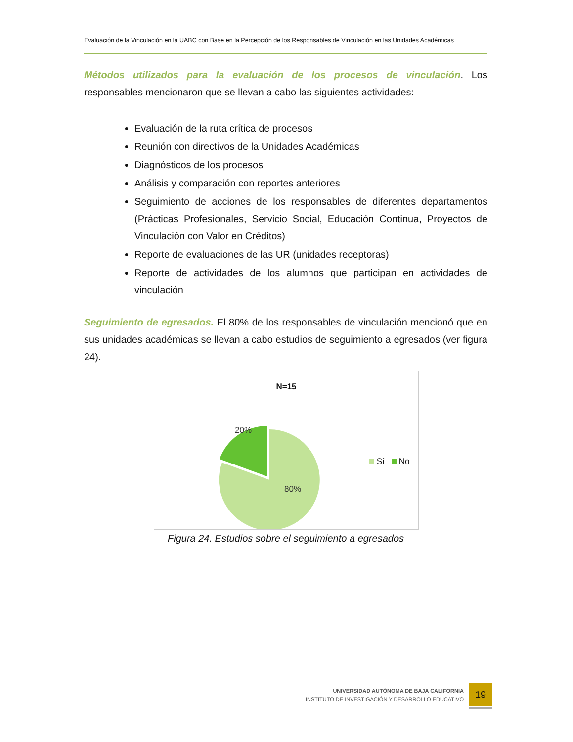Evaluación de la Vinculación en la UABC con Base en la Percepción de los Responsables de Vinculación en las Unidades Académicas
Métodos utilizados para la evaluación de los procesos de vinculación. Los responsables mencionaron que se llevan a cabo las siguientes actividades:
Evaluación de la ruta crítica de procesos
Reunión con directivos de la Unidades Académicas
Diagnósticos de los procesos
Análisis y comparación con reportes anteriores
Seguimiento de acciones de los responsables de diferentes departamentos (Prácticas Profesionales, Servicio Social, Educación Continua, Proyectos de Vinculación con Valor en Créditos)
Reporte de evaluaciones de las UR (unidades receptoras)
Reporte de actividades de los alumnos que participan en actividades de vinculación
Seguimiento de egresados. El 80% de los responsables de vinculación mencionó que en sus unidades académicas se llevan a cabo estudios de seguimiento a egresados (ver figura 24).
N=15
20%
80%
Sí No
Figura 24. Estudios sobre el seguimiento a egresados
UNIVERSIDAD AUTÓNOMA DE BAJA CALIFORNIA
INSTITUTO DE INVESTIGACIÓN Y DESARROLLO EDUCATIVO
19